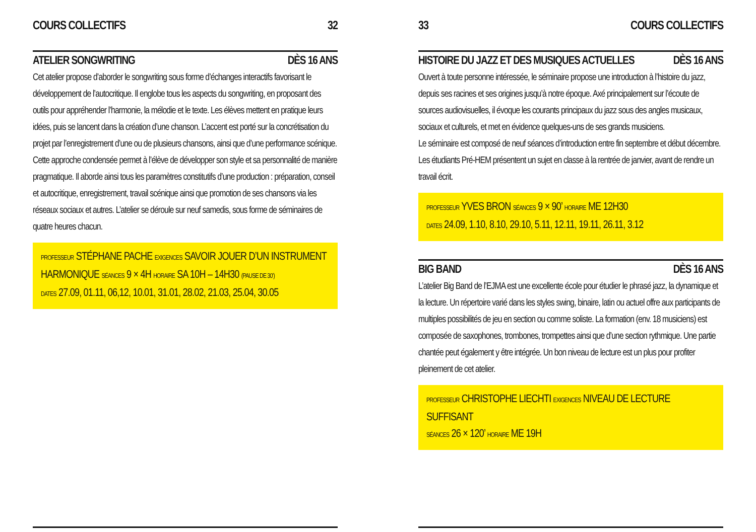COURS COLLECTIFS 32
ATELIER SONGWRITING DÈS 16 ANS
Cet atelier propose d’aborder le songwriting sous forme d’échanges interactifs favorisant le développement de l’autocritique. Il englobe tous les aspects du songwriting, en proposant des outils pour appréhender l’harmonie, la mélodie et le texte. Les élèves mettent en pratique leurs idées, puis se lancent dans la création d’une chanson. L’accent est porté sur la concrétisation du projet par l’enregistrement d’une ou de plusieurs chansons, ainsi que d’une performance scénique.
Cette approche condensée permet à l’élève de développer son style et sa personnalité de manière pragmatique. Il aborde ainsi tous les paramètres constitutifs d’une production : préparation, conseil et autocritique, enregistrement, travail scénique ainsi que promotion de ses chansons via les réseaux sociaux et autres. L’atelier se déroule sur neuf samedis, sous forme de séminaires de quatre heures chacun.
PROFESSEUR STÉPHANE PACHE EXIGENCES SAVOIR JOUER D’UN INSTRUMENT HARMONIQUE SÉANCES 9 × 4H HORAIRE SA 10H – 14H30 (PAUSE DE 30’)
DATES 27.09, 01.11, 06,12, 10.01, 31.01, 28.02, 21.03, 25.04, 30.05
33 COURS COLLECTIFS
HISTOIRE DU JAZZ ET DES MUSIQUES ACTUELLES DÈS 16 ANS
Ouvert à toute personne intéressée, le séminaire propose une introduction à l’histoire du jazz, depuis ses racines et ses origines jusqu’à notre époque. Axé principalement sur l’écoute de sources audiovisuelles, il évoque les courants principaux du jazz sous des angles musicaux, sociaux et culturels, et met en évidence quelques-uns de ses grands musiciens.
Le séminaire est composé de neuf séances d’introduction entre fin septembre et début décembre. Les étudiants Pré-HEM présentent un sujet en classe à la rentrée de janvier, avant de rendre un travail écrit.
PROFESSEUR YVES BRON SÉANCES 9 × 90’ HORAIRE ME 12H30
DATES 24.09, 1.10, 8.10, 29.10, 5.11, 12.11, 19.11, 26.11, 3.12
BIG BAND DÈS 16 ANS
L’atelier Big Band de l’EJMA est une excellente école pour étudier le phrasé jazz, la dynamique et la lecture. Un répertoire varié dans les styles swing, binaire, latin ou actuel offre aux participants de multiples possibilités de jeu en section ou comme soliste. La formation (env. 18 musiciens) est composée de saxophones, trombones, trompettes ainsi que d’une section rythmique. Une partie chantée peut également y être intégrée. Un bon niveau de lecture est un plus pour profiter pleinement de cet atelier.
PROFESSEUR CHRISTOPHE LIECHTI EXIGENCES NIVEAU DE LECTURE SUFFISANT
SÉANCES 26 × 120’ HORAIRE ME 19H